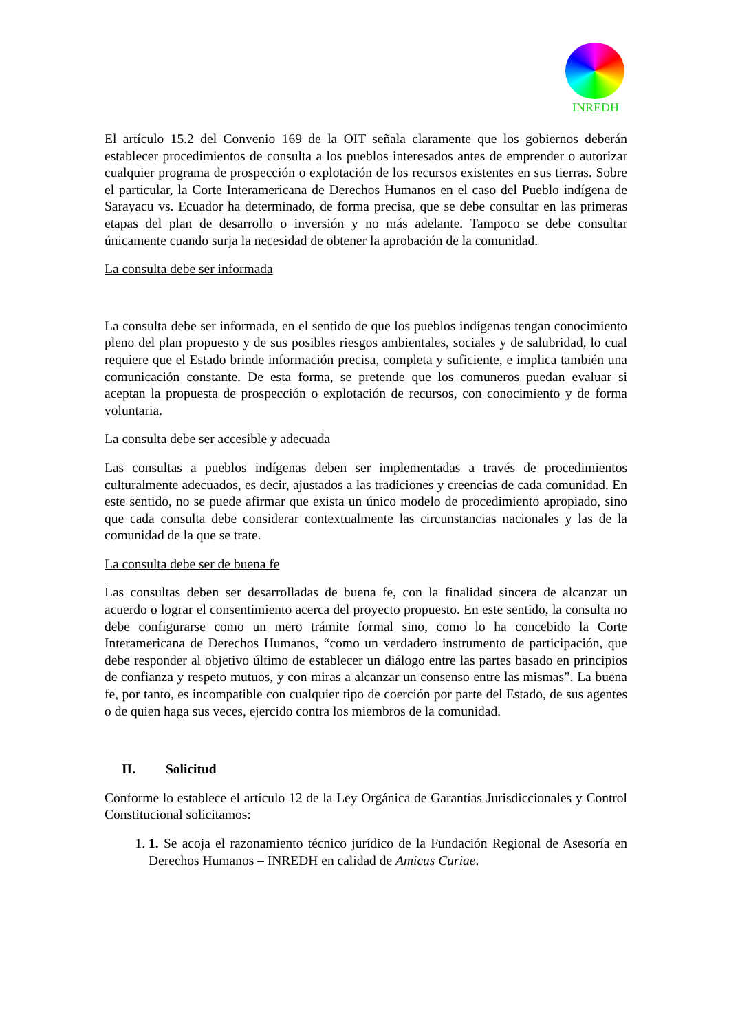INREDH
El artículo 15.2 del Convenio 169 de la OIT señala claramente que los gobiernos deberán establecer procedimientos de consulta a los pueblos interesados antes de emprender o autorizar cualquier programa de prospección o explotación de los recursos existentes en sus tierras. Sobre el particular, la Corte Interamericana de Derechos Humanos en el caso del Pueblo indígena de Sarayacu vs. Ecuador ha determinado, de forma precisa, que se debe consultar en las primeras etapas del plan de desarrollo o inversión y no más adelante. Tampoco se debe consultar únicamente cuando surja la necesidad de obtener la aprobación de la comunidad.
La consulta debe ser informada
La consulta debe ser informada, en el sentido de que los pueblos indígenas tengan conocimiento pleno del plan propuesto y de sus posibles riesgos ambientales, sociales y de salubridad, lo cual requiere que el Estado brinde información precisa, completa y suficiente, e implica también una comunicación constante. De esta forma, se pretende que los comuneros puedan evaluar si aceptan la propuesta de prospección o explotación de recursos, con conocimiento y de forma voluntaria.
La consulta debe ser accesible y adecuada
Las consultas a pueblos indígenas deben ser implementadas a través de procedimientos culturalmente adecuados, es decir, ajustados a las tradiciones y creencias de cada comunidad. En este sentido, no se puede afirmar que exista un único modelo de procedimiento apropiado, sino que cada consulta debe considerar contextualmente las circunstancias nacionales y las de la comunidad de la que se trate.
La consulta debe ser de buena fe
Las consultas deben ser desarrolladas de buena fe, con la finalidad sincera de alcanzar un acuerdo o lograr el consentimiento acerca del proyecto propuesto. En este sentido, la consulta no debe configurarse como un mero trámite formal sino, como lo ha concebido la Corte Interamericana de Derechos Humanos, “como un verdadero instrumento de participación, que debe responder al objetivo último de establecer un diálogo entre las partes basado en principios de confianza y respeto mutuos, y con miras a alcanzar un consenso entre las mismas”. La buena fe, por tanto, es incompatible con cualquier tipo de coerción por parte del Estado, de sus agentes o de quien haga sus veces, ejercido contra los miembros de la comunidad.
II. Solicitud
Conforme lo establece el artículo 12 de la Ley Orgánica de Garantías Jurisdiccionales y Control Constitucional solicitamos:
1. 1. Se acoja el razonamiento técnico jurídico de la Fundación Regional de Asesoría en Derechos Humanos – INREDH en calidad de Amicus Curiae.